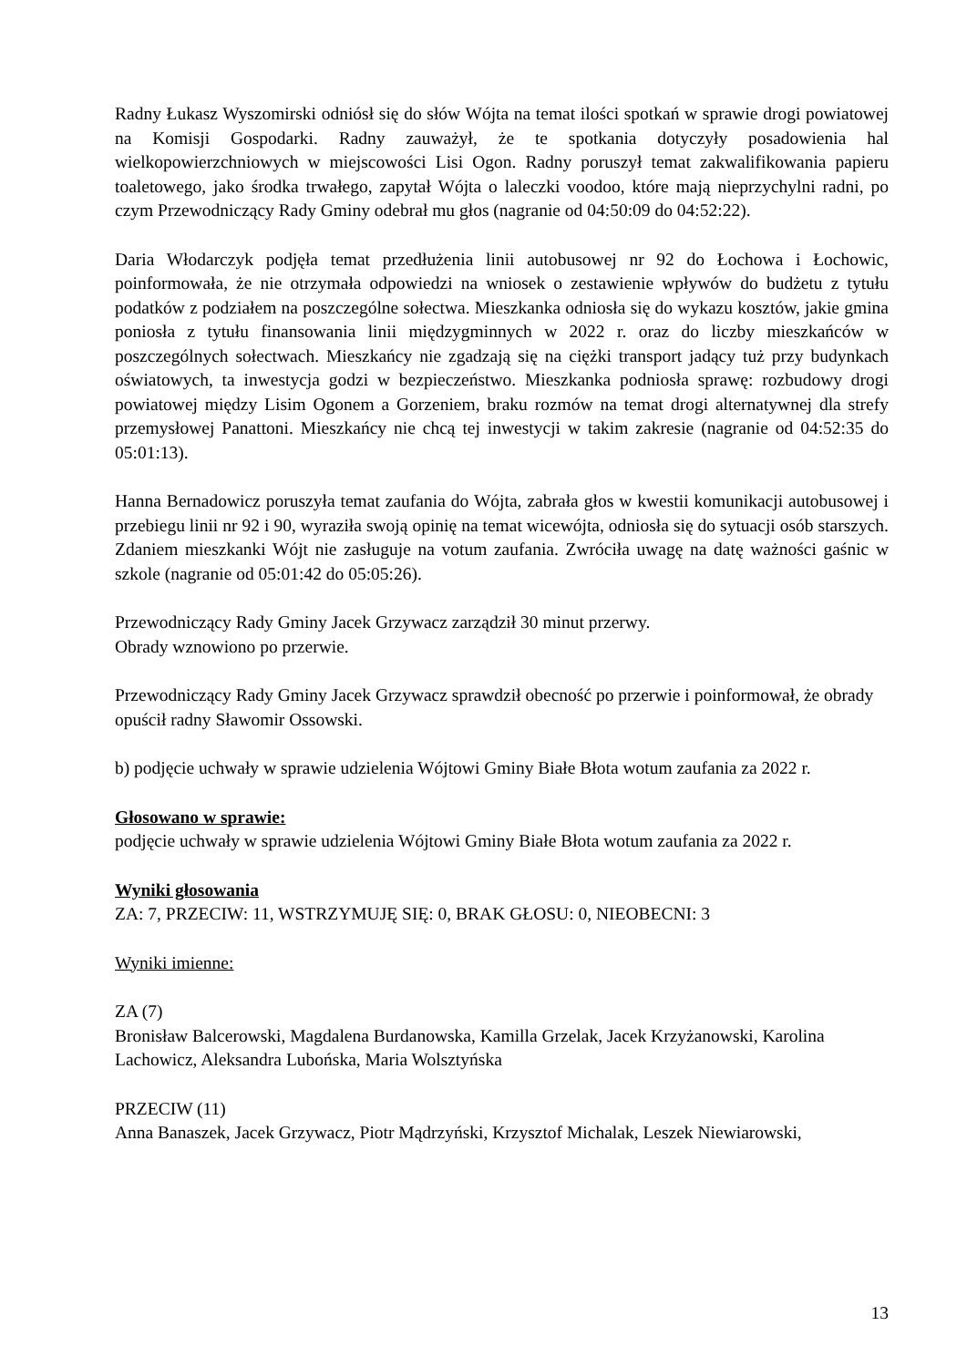Radny Łukasz Wyszomirski odniósł się do słów Wójta na temat ilości spotkań w sprawie drogi powiatowej na Komisji Gospodarki. Radny zauważył, że te spotkania dotyczyły posadowienia hal wielkopowierzchniowych w miejscowości Lisi Ogon. Radny poruszył temat zakwalifikowania papieru toaletowego, jako środka trwałego, zapytał Wójta o laleczki voodoo, które mają nieprzychylni radni, po czym Przewodniczący Rady Gminy odebrał mu głos (nagranie od 04:50:09 do 04:52:22).
Daria Włodarczyk podjęła temat przedłużenia linii autobusowej nr 92 do Łochowa i Łochowic, poinformowała, że nie otrzymała odpowiedzi na wniosek o zestawienie wpływów do budżetu z tytułu podatków z podziałem na poszczególne sołectwa. Mieszkanka odniosła się do wykazu kosztów, jakie gmina poniosła z tytułu finansowania linii międzygminnych w 2022 r. oraz do liczby mieszkańców w poszczególnych sołectwach. Mieszkańcy nie zgadzają się na ciężki transport jadący tuż przy budynkach oświatowych, ta inwestycja godzi w bezpieczeństwo. Mieszkanka podniosła sprawę: rozbudowy drogi powiatowej między Lisim Ogonem a Gorzeniem, braku rozmów na temat drogi alternatywnej dla strefy przemysłowej Panattoni. Mieszkańcy nie chcą tej inwestycji w takim zakresie (nagranie od 04:52:35 do 05:01:13).
Hanna Bernadowicz poruszyła temat zaufania do Wójta, zabrała głos w kwestii komunikacji autobusowej i przebiegu linii nr 92 i 90, wyraziła swoją opinię na temat wicewójta, odniosła się do sytuacji osób starszych. Zdaniem mieszkanki Wójt nie zasługuje na votum zaufania. Zwróciła uwagę na datę ważności gaśnic w szkole (nagranie od 05:01:42 do 05:05:26).
Przewodniczący Rady Gminy Jacek Grzywacz zarządził 30 minut przerwy.
Obrady wznowiono po przerwie.
Przewodniczący Rady Gminy Jacek Grzywacz sprawdził obecność po przerwie i poinformował, że obrady opuścił radny Sławomir Ossowski.
b) podjęcie uchwały w sprawie udzielenia Wójtowi Gminy Białe Błota wotum zaufania za 2022 r.
Głosowano w sprawie:
podjęcie uchwały w sprawie udzielenia Wójtowi Gminy Białe Błota wotum zaufania za 2022 r.
Wyniki głosowania
ZA: 7, PRZECIW: 11, WSTRZYMUJĘ SIĘ: 0, BRAK GŁOSU: 0, NIEOBECNI: 3
Wyniki imienne:
ZA (7)
Bronisław Balcerowski, Magdalena Burdanowska, Kamilla Grzelak, Jacek Krzyżanowski, Karolina Lachowicz, Aleksandra Lubońska, Maria Wolsztyńska
PRZECIW (11)
Anna Banaszek, Jacek Grzywacz, Piotr Mądrzyński, Krzysztof Michalak, Leszek Niewiarowski,
13